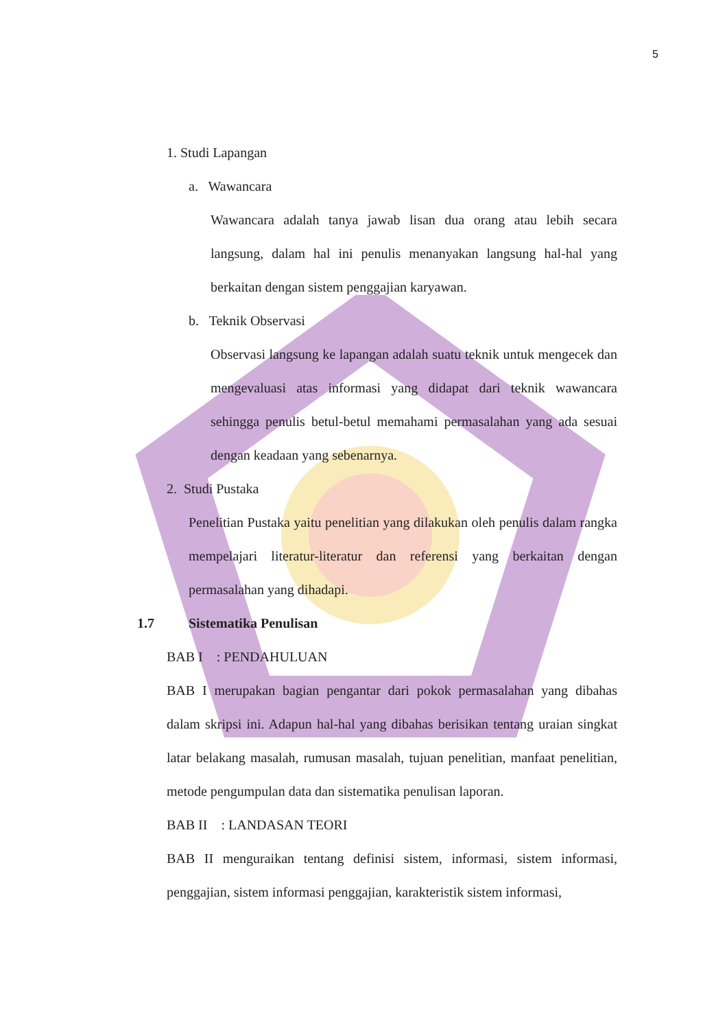5
1. Studi Lapangan
a. Wawancara
Wawancara adalah tanya jawab lisan dua orang atau lebih secara langsung, dalam hal ini penulis menanyakan langsung hal-hal yang berkaitan dengan sistem penggajian karyawan.
b. Teknik Observasi
Observasi langsung ke lapangan adalah suatu teknik untuk mengecek dan mengevaluasi atas informasi yang didapat dari teknik wawancara sehingga penulis betul-betul memahami permasalahan yang ada sesuai dengan keadaan yang sebenarnya.
2. Studi Pustaka
Penelitian Pustaka yaitu penelitian yang dilakukan oleh penulis dalam rangka mempelajari literatur-literatur dan referensi yang berkaitan dengan permasalahan yang dihadapi.
1.7 Sistematika Penulisan
BAB I : PENDAHULUAN
BAB I merupakan bagian pengantar dari pokok permasalahan yang dibahas dalam skripsi ini. Adapun hal-hal yang dibahas berisikan tentang uraian singkat latar belakang masalah, rumusan masalah, tujuan penelitian, manfaat penelitian, metode pengumpulan data dan sistematika penulisan laporan.
BAB II : LANDASAN TEORI
BAB II menguraikan tentang definisi sistem, informasi, sistem informasi, penggajian, sistem informasi penggajian, karakteristik sistem informasi,